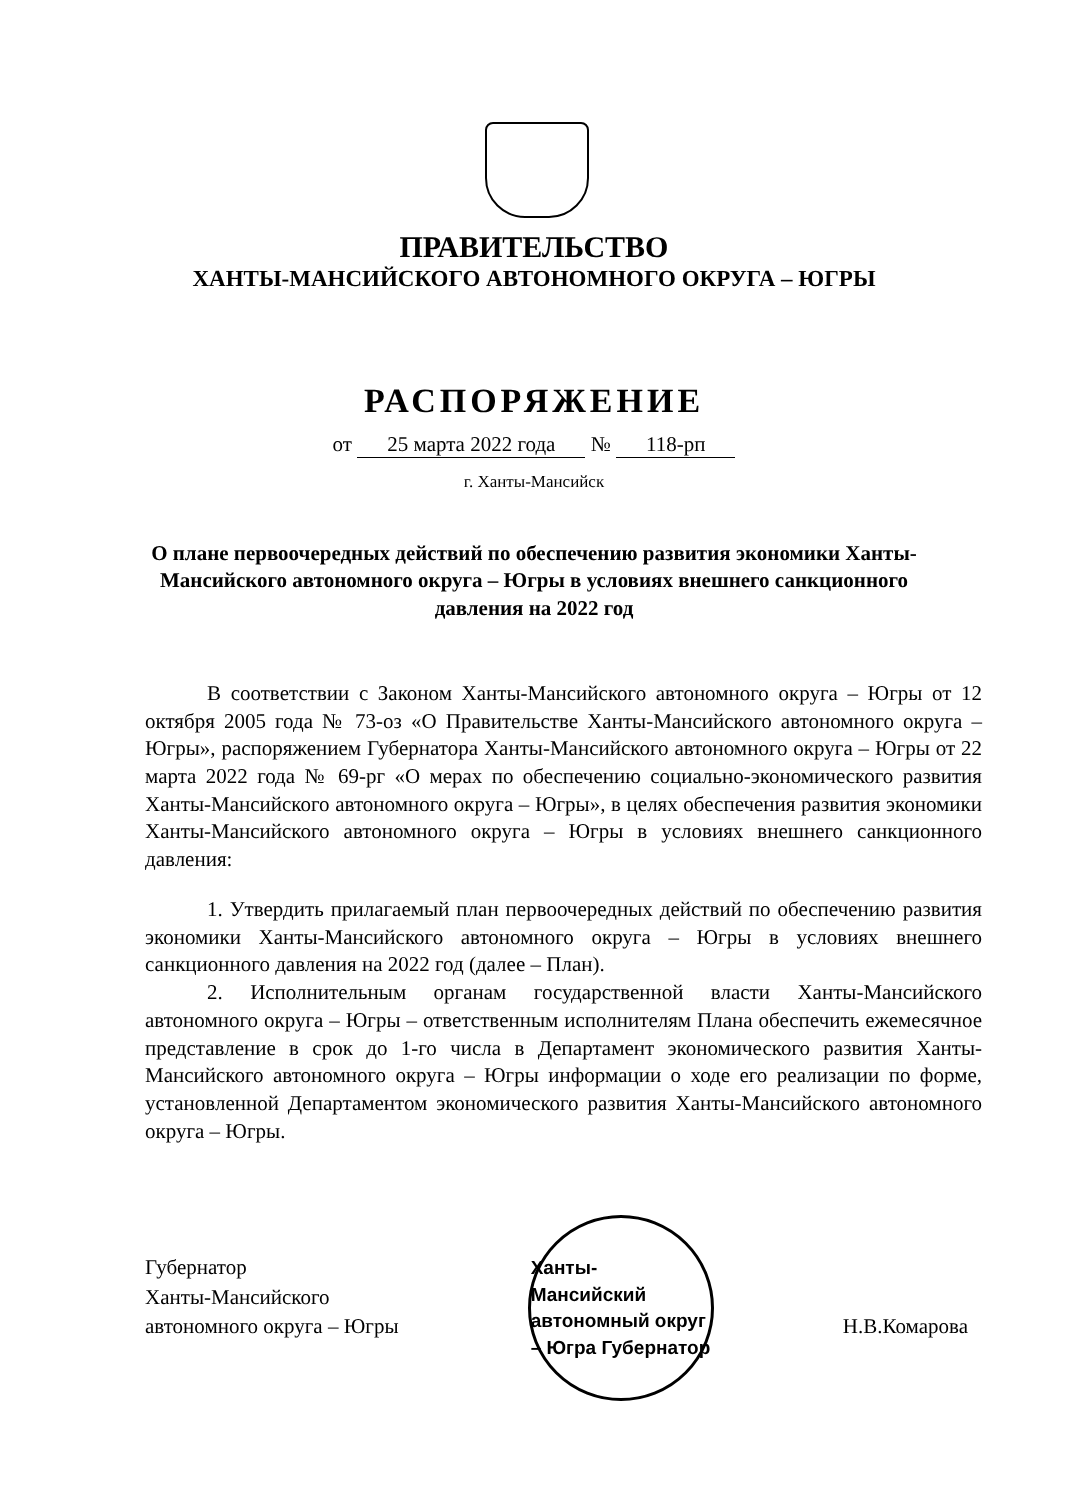ПРАВИТЕЛЬСТВО
ХАНТЫ-МАНСИЙСКОГО АВТОНОМНОГО ОКРУГА – ЮГРЫ
РАСПОРЯЖЕНИЕ
от 25 марта 2022 года № 118-рп
г. Ханты-Мансийск
О плане первоочередных действий по обеспечению развития экономики Ханты-Мансийского автономного округа – Югры в условиях внешнего санкционного давления на 2022 год
В соответствии с Законом Ханты-Мансийского автономного округа – Югры от 12 октября 2005 года № 73-оз «О Правительстве Ханты-Мансийского автономного округа – Югры», распоряжением Губернатора Ханты-Мансийского автономного округа – Югры от 22 марта 2022 года № 69-рг «О мерах по обеспечению социально-экономического развития Ханты-Мансийского автономного округа – Югры», в целях обеспечения развития экономики Ханты-Мансийского автономного округа – Югры в условиях внешнего санкционного давления:
1. Утвердить прилагаемый план первоочередных действий по обеспечению развития экономики Ханты-Мансийского автономного округа – Югры в условиях внешнего санкционного давления на 2022 год (далее – План).
2. Исполнительным органам государственной власти Ханты-Мансийского автономного округа – Югры – ответственным исполнителям Плана обеспечить ежемесячное представление в срок до 1-го числа в Департамент экономического развития Ханты-Мансийского автономного округа – Югры информации о ходе его реализации по форме, установленной Департаментом экономического развития Ханты-Мансийского автономного округа – Югры.
Губернатор
Ханты-Мансийского
автономного округа – Югры
Ханты-Мансийский автономный округ – Югра Губернатор
Н.В.Комарова